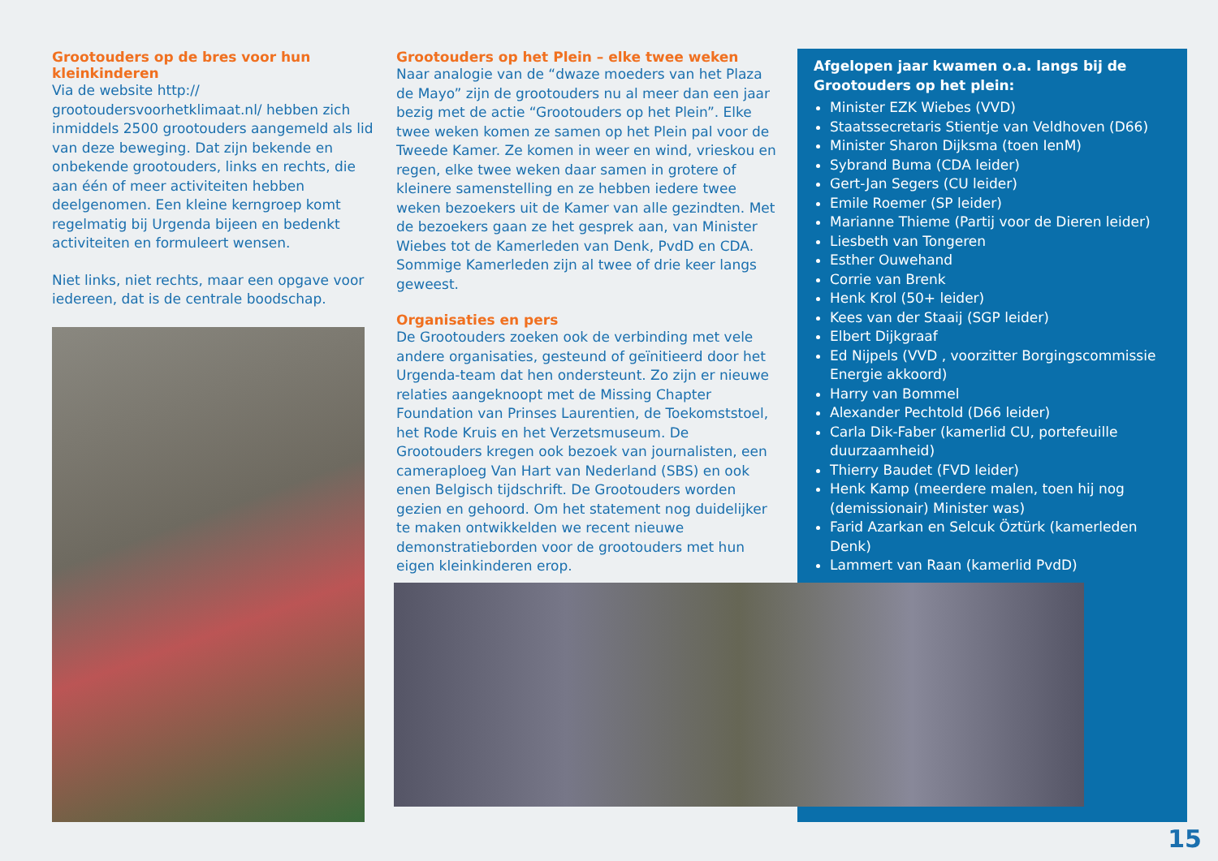Grootouders op de bres voor hun kleinkinderen
Via de website http:// grootoudersvoorhetklimaat.nl/ hebben zich inmiddels 2500 grootouders aangemeld als lid van deze beweging. Dat zijn bekende en onbekende grootouders, links en rechts, die aan één of meer activiteiten hebben deelgenomen. Een kleine kerngroep komt regelmatig bij Urgenda bijeen en bedenkt activiteiten en formuleert wensen.
Niet links, niet rechts, maar een opgave voor iedereen, dat is de centrale boodschap.
Grootouders op het Plein – elke twee weken
Naar analogie van de “dwaze moeders van het Plaza de Mayo” zijn de grootouders nu al meer dan een jaar bezig met de actie “Grootouders op het Plein”. Elke twee weken komen ze samen op het Plein pal voor de Tweede Kamer. Ze komen in weer en wind, vrieskou en regen, elke twee weken daar samen in grotere of kleinere samenstelling en ze hebben iedere twee weken bezoekers uit de Kamer van alle gezindten. Met de bezoekers gaan ze het gesprek aan, van Minister Wiebes tot de Kamerleden van Denk, PvdD en CDA. Sommige Kamerleden zijn al twee of drie keer langs geweest.
Organisaties en pers
De Grootouders zoeken ook de verbinding met vele andere organisaties, gesteund of geïnitieerd door het Urgenda-team dat hen ondersteunt. Zo zijn er nieuwe relaties aangeknoopt met de Missing Chapter Foundation van Prinses Laurentien, de Toekomststoel, het Rode Kruis en het Verzetsmuseum. De Grootouders kregen ook bezoek van journalisten, een cameraploeg Van Hart van Nederland (SBS) en ook enen Belgisch tijdschrift. De Grootouders worden gezien en gehoord. Om het statement nog duidelijker te maken ontwikkelden we recent nieuwe demonstratieborden voor de grootouders met hun eigen kleinkinderen erop.
Afgelopen jaar kwamen o.a. langs bij de Grootouders op het plein:
Minister EZK Wiebes (VVD)
Staatssecretaris Stientje van Veldhoven (D66)
Minister Sharon Dijksma (toen IenM)
Sybrand Buma (CDA leider)
Gert-Jan Segers (CU leider)
Emile Roemer (SP leider)
Marianne Thieme (Partij voor de Dieren leider)
Liesbeth van Tongeren
Esther Ouwehand
Corrie van Brenk
Henk Krol (50+ leider)
Kees van der Staaij (SGP leider)
Elbert Dijkgraaf
Ed Nijpels (VVD , voorzitter Borgingscommissie Energie akkoord)
Harry van Bommel
Alexander Pechtold (D66 leider)
Carla Dik-Faber (kamerlid CU, portefeuille duurzaamheid)
Thierry Baudet (FVD leider)
Henk Kamp (meerdere malen, toen hij nog (demissionair) Minister was)
Farid Azarkan en Selcuk Öztürk (kamerleden Denk)
Lammert van Raan (kamerlid PvdD)
15